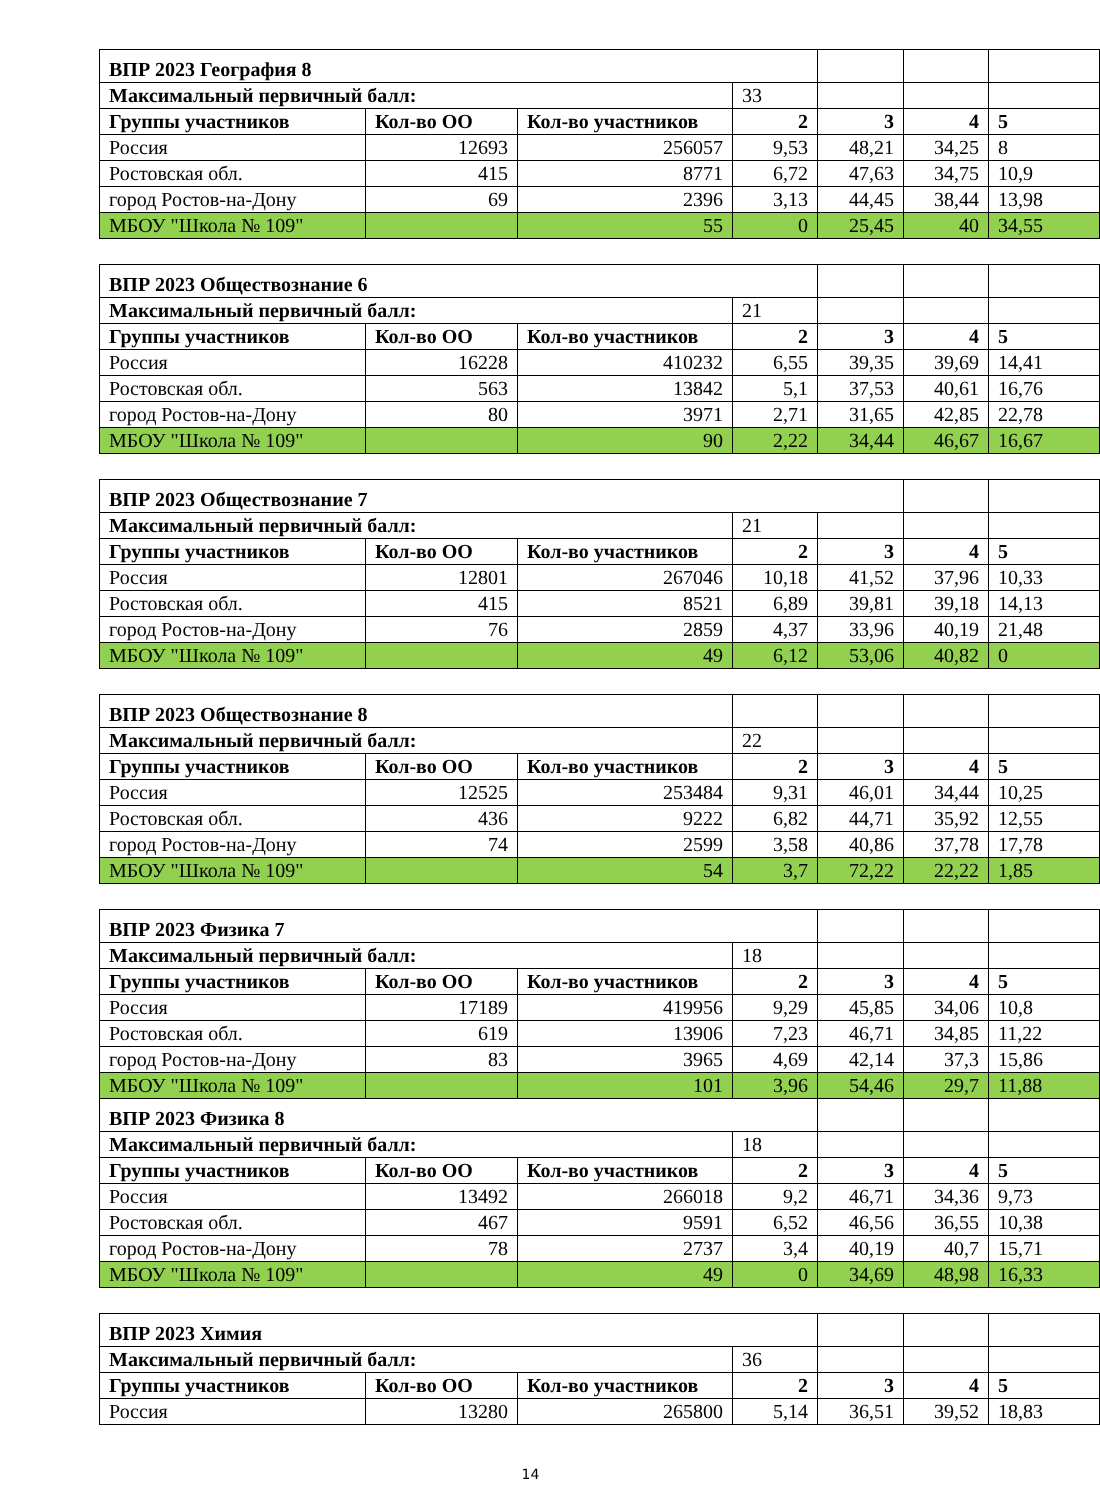| ВПР 2023 География 8 | | | | | | |
| Максимальный первичный балл: | | | 33 | | | |
| Группы участников | Кол-во ОО | Кол-во участников | 2 | 3 | 4 | 5 |
| Россия | 12693 | 256057 | 9,53 | 48,21 | 34,25 | 8 |
| Ростовская обл. | 415 | 8771 | 6,72 | 47,63 | 34,75 | 10,9 |
| город Ростов-на-Дону | 69 | 2396 | 3,13 | 44,45 | 38,44 | 13,98 |
| МБОУ "Школа № 109" | | 55 | 0 | 25,45 | 40 | 34,55 |
| ВПР 2023 Обществознание 6 | | | | | | |
| Максимальный первичный балл: | | | 21 | | | |
| Группы участников | Кол-во ОО | Кол-во участников | 2 | 3 | 4 | 5 |
| Россия | 16228 | 410232 | 6,55 | 39,35 | 39,69 | 14,41 |
| Ростовская обл. | 563 | 13842 | 5,1 | 37,53 | 40,61 | 16,76 |
| город Ростов-на-Дону | 80 | 3971 | 2,71 | 31,65 | 42,85 | 22,78 |
| МБОУ "Школа № 109" | | 90 | 2,22 | 34,44 | 46,67 | 16,67 |
| ВПР 2023 Обществознание 7 | | | | | | |
| Максимальный первичный балл: | | | 21 | | | |
| Группы участников | Кол-во ОО | Кол-во участников | 2 | 3 | 4 | 5 |
| Россия | 12801 | 267046 | 10,18 | 41,52 | 37,96 | 10,33 |
| Ростовская обл. | 415 | 8521 | 6,89 | 39,81 | 39,18 | 14,13 |
| город Ростов-на-Дону | 76 | 2859 | 4,37 | 33,96 | 40,19 | 21,48 |
| МБОУ "Школа № 109" | | 49 | 6,12 | 53,06 | 40,82 | 0 |
| ВПР 2023 Обществознание 8 | | | | | | |
| Максимальный первичный балл: | | | 22 | | | |
| Группы участников | Кол-во ОО | Кол-во участников | 2 | 3 | 4 | 5 |
| Россия | 12525 | 253484 | 9,31 | 46,01 | 34,44 | 10,25 |
| Ростовская обл. | 436 | 9222 | 6,82 | 44,71 | 35,92 | 12,55 |
| город Ростов-на-Дону | 74 | 2599 | 3,58 | 40,86 | 37,78 | 17,78 |
| МБОУ "Школа № 109" | | 54 | 3,7 | 72,22 | 22,22 | 1,85 |
| ВПР 2023 Физика 7 | | | | | | |
| Максимальный первичный балл: | | | 18 | | | |
| Группы участников | Кол-во ОО | Кол-во участников | 2 | 3 | 4 | 5 |
| Россия | 17189 | 419956 | 9,29 | 45,85 | 34,06 | 10,8 |
| Ростовская обл. | 619 | 13906 | 7,23 | 46,71 | 34,85 | 11,22 |
| город Ростов-на-Дону | 83 | 3965 | 4,69 | 42,14 | 37,3 | 15,86 |
| МБОУ "Школа № 109" | | 101 | 3,96 | 54,46 | 29,7 | 11,88 |
| ВПР 2023 Физика 8 | | | | | | |
| Максимальный первичный балл: | | | 18 | | | |
| Группы участников | Кол-во ОО | Кол-во участников | 2 | 3 | 4 | 5 |
| Россия | 13492 | 266018 | 9,2 | 46,71 | 34,36 | 9,73 |
| Ростовская обл. | 467 | 9591 | 6,52 | 46,56 | 36,55 | 10,38 |
| город Ростов-на-Дону | 78 | 2737 | 3,4 | 40,19 | 40,7 | 15,71 |
| МБОУ "Школа № 109" | | 49 | 0 | 34,69 | 48,98 | 16,33 |
| ВПР 2023 Химия | | | | | | |
| Максимальный первичный балл: | | | 36 | | | |
| Группы участников | Кол-во ОО | Кол-во участников | 2 | 3 | 4 | 5 |
| Россия | 13280 | 265800 | 5,14 | 36,51 | 39,52 | 18,83 |
14